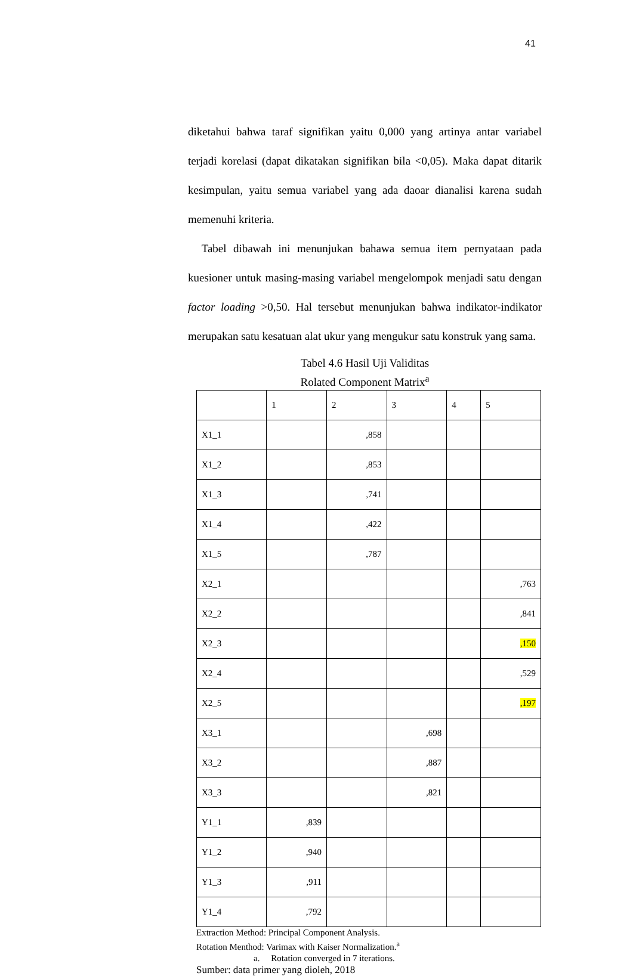41
diketahui bahwa taraf signifikan yaitu 0,000 yang artinya antar variabel terjadi korelasi (dapat dikatakan signifikan bila <0,05). Maka dapat ditarik kesimpulan, yaitu semua variabel yang ada daoar dianalisi karena sudah memenuhi kriteria.
Tabel dibawah ini menunjukan bahawa semua item pernyataan pada kuesioner untuk masing-masing variabel mengelompok menjadi satu dengan factor loading >0,50. Hal tersebut menunjukan bahwa indikator-indikator merupakan satu kesatuan alat ukur yang mengukur satu konstruk yang sama.
Tabel 4.6 Hasil Uji Validitas
Rolated Component Matrix<sup>a</sup>
| | 1 | 2 | 3 | 4 | 5 |
| X1_1 | | ,858 | | | |
| X1_2 | | ,853 | | | |
| X1_3 | | ,741 | | | |
| X1_4 | | ,422 | | | |
| X1_5 | | ,787 | | | |
| X2_1 | | | | | ,763 |
| X2_2 | | | | | ,841 |
| X2_3 | | | | | ,150 |
| X2_4 | | | | | ,529 |
| X2_5 | | | | | ,197 |
| X3_1 | | | ,698 | | |
| X3_2 | | | ,887 | | |
| X3_3 | | | ,821 | | |
| Y1_1 | ,839 | | | | |
| Y1_2 | ,940 | | | | |
| Y1_3 | ,911 | | | | |
| Y1_4 | ,792 | | | | |
Extraction Method: Principal Component Analysis.
Rotation Menthod: Varimax with Kaiser Normalization.<sup>a</sup>
a. Rotation converged in 7 iterations.
Sumber: data primer yang dioleh, 2018